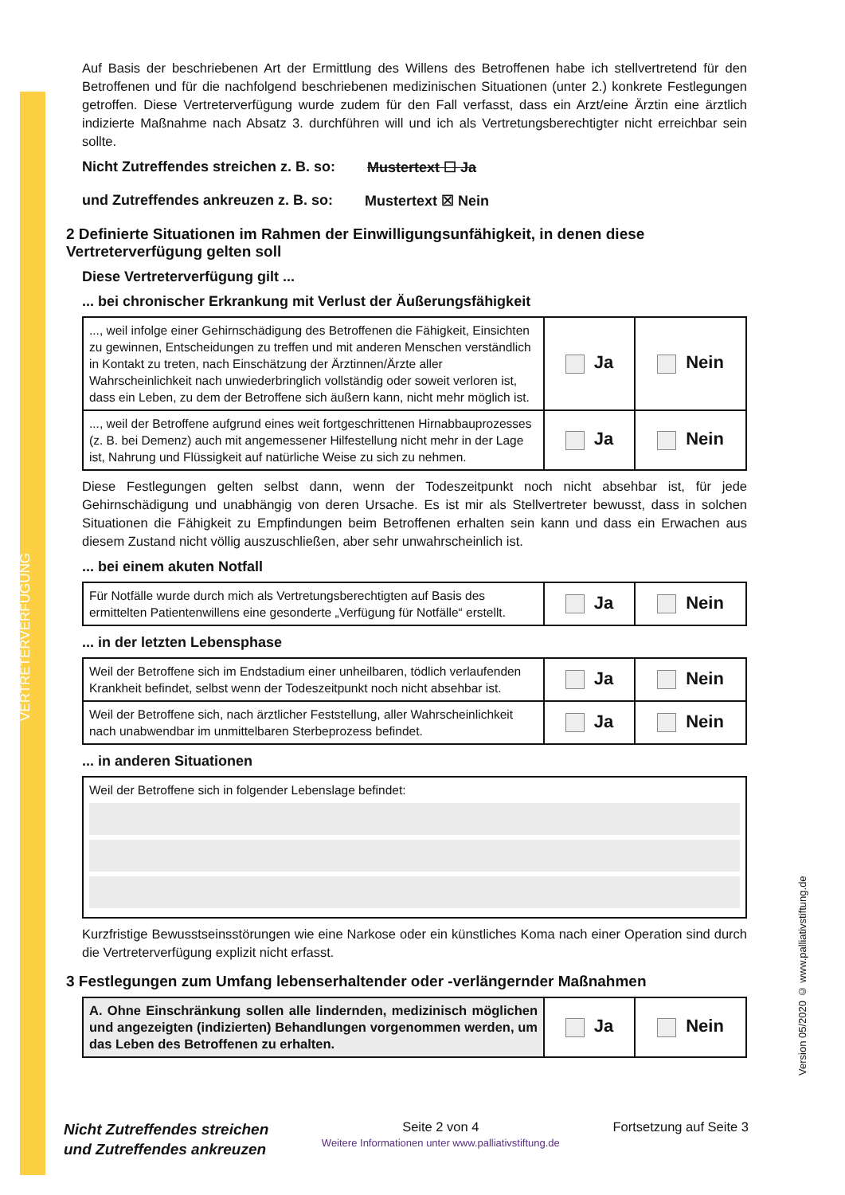VERTRETERVERFÜGUNG
Version 05/2020 © www.palliativstiftung.de
Auf Basis der beschriebenen Art der Ermittlung des Willens des Betroffenen habe ich stellvertretend für den Betroffenen und für die nachfolgend beschriebenen medizinischen Situationen (unter 2.) konkrete Festlegungen getroffen. Diese Vertreterverfügung wurde zudem für den Fall verfasst, dass ein Arzt/eine Ärztin eine ärztlich indizierte Maßnahme nach Absatz 3. durchführen will und ich als Vertretungsberechtigter nicht erreichbar sein sollte.
Nicht Zutreffendes streichen z. B. so: Mustertext ☐ Ja
und Zutreffendes ankreuzen z. B. so: Mustertext ☒ Nein
2 Definierte Situationen im Rahmen der Einwilligungsunfähigkeit, in denen diese Vertreterverfügung gelten soll
Diese Vertreterverfügung gilt ...
... bei chronischer Erkrankung mit Verlust der Äußerungsfähigkeit
| ..., weil infolge einer Gehirnschädigung des Betroffenen die Fähigkeit, Einsichten zu gewinnen, Entscheidungen zu treffen und mit anderen Menschen verständlich in Kontakt zu treten, nach Einschätzung der Ärztinnen/Ärzte aller Wahrscheinlichkeit nach unwiederbringlich vollständig oder soweit verloren ist, dass ein Leben, zu dem der Betroffene sich äußern kann, nicht mehr möglich ist. | Ja | Nein |
| ..., weil der Betroffene aufgrund eines weit fortgeschrittenen Hirnabbauprozesses (z. B. bei Demenz) auch mit angemessener Hilfestellung nicht mehr in der Lage ist, Nahrung und Flüssigkeit auf natürliche Weise zu sich zu nehmen. | Ja | Nein |
Diese Festlegungen gelten selbst dann, wenn der Todeszeitpunkt noch nicht absehbar ist, für jede Gehirnschädigung und unabhängig von deren Ursache. Es ist mir als Stellvertreter bewusst, dass in solchen Situationen die Fähigkeit zu Empfindungen beim Betroffenen erhalten sein kann und dass ein Erwachen aus diesem Zustand nicht völlig auszuschließen, aber sehr unwahrscheinlich ist.
... bei einem akuten Notfall
| Für Notfälle wurde durch mich als Vertretungsberechtigten auf Basis des ermittelten Patientenwillens eine gesonderte „Verfügung für Notfälle“ erstellt. | Ja | Nein |
... in der letzten Lebensphase
| Weil der Betroffene sich im Endstadium einer unheilbaren, tödlich verlaufenden Krankheit befindet, selbst wenn der Todeszeitpunkt noch nicht absehbar ist. | Ja | Nein |
| Weil der Betroffene sich, nach ärztlicher Feststellung, aller Wahrscheinlichkeit nach unabwendbar im unmittelbaren Sterbeprozess befindet. | Ja | Nein |
... in anderen Situationen
| Weil der Betroffene sich in folgender Lebenslage befindet: |
Kurzfristige Bewusstseinsstörungen wie eine Narkose oder ein künstliches Koma nach einer Operation sind durch die Vertreterverfügung explizit nicht erfasst.
3 Festlegungen zum Umfang lebenserhaltender oder -verlängernder Maßnahmen
| A. Ohne Einschränkung sollen alle lindernden, medizinisch möglichen und angezeigten (indizierten) Behandlungen vorgenommen werden, um das Leben des Betroffenen zu erhalten. | Ja | Nein |
Nicht Zutreffendes streichen
und Zutreffendes ankreuzen
Seite 2 von 4
Weitere Informationen unter www.palliativstiftung.de
Fortsetzung auf Seite 3